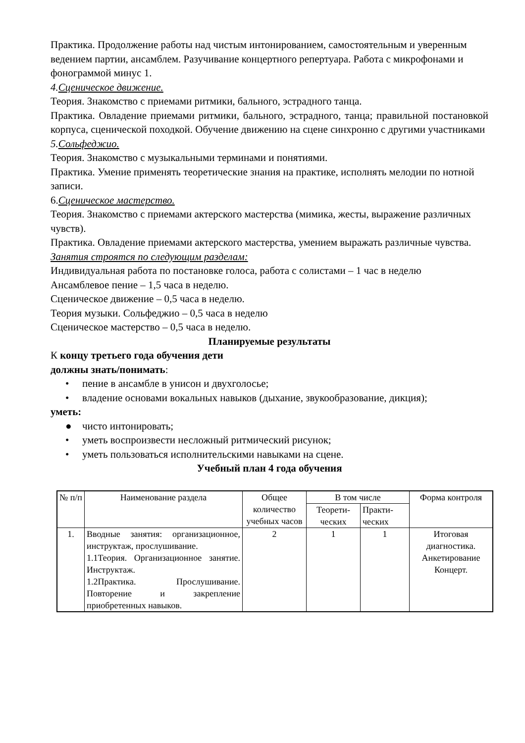Практика. Продолжение работы над чистым интонированием, самостоятельным и уверенным ведением партии, ансамблем. Разучивание концертного репертуара. Работа с микрофонами и фонограммой минус 1.
4.Сценическое движение.
Теория. Знакомство с приемами ритмики, бального, эстрадного танца.
Практика. Овладение приемами ритмики, бального, эстрадного, танца; правильной постановкой корпуса, сценической походкой. Обучение движению на сцене синхронно с другими участниками
5.Сольфеджио.
Теория. Знакомство с музыкальными терминами и понятиями.
Практика. Умение применять теоретические знания на практике, исполнять мелодии по нотной записи.
6.Сценическое мастерство.
Теория. Знакомство с приемами актерского мастерства (мимика, жесты, выражение различных чувств).
Практика. Овладение приемами актерского мастерства, умением выражать различные чувства.
Занятия строятся по следующим разделам:
Индивидуальная работа по постановке голоса, работа с солистами – 1 час в неделю
Ансамблевое пение – 1,5 часа в неделю.
Сценическое движение – 0,5 часа в неделю.
Теория музыки. Сольфеджио – 0,5 часа в неделю
Сценическое мастерство – 0,5 часа в неделю.
Планируемые результаты
К концу третьего года обучения дети
должны знать/понимать:
• пение в ансамбле в унисон и двухголосье;
• владение основами вокальных навыков (дыхание, звукообразование, дикция);
уметь:
● чисто интонировать;
• уметь воспроизвести несложный ритмический рисунок;
• уметь пользоваться исполнительскими навыками на сцене.
Учебный план 4 года обучения
| № п/п | Наименование раздела | Общее количество учебных часов | В том числе | | Форма контроля |
| --- | --- | --- | --- | --- | --- |
| | | | Теорети-ческих | Практи-ческих | |
| 1. | Вводные занятия: организационное, инструктаж, прослушивание. 1.1Теория. Организационное занятие. Инструктаж. 1.2Практика. Прослушивание. Повторение и закрепление приобретенных навыков. | 2 | 1 | 1 | Итоговая диагностика. Анкетирование Концерт. |